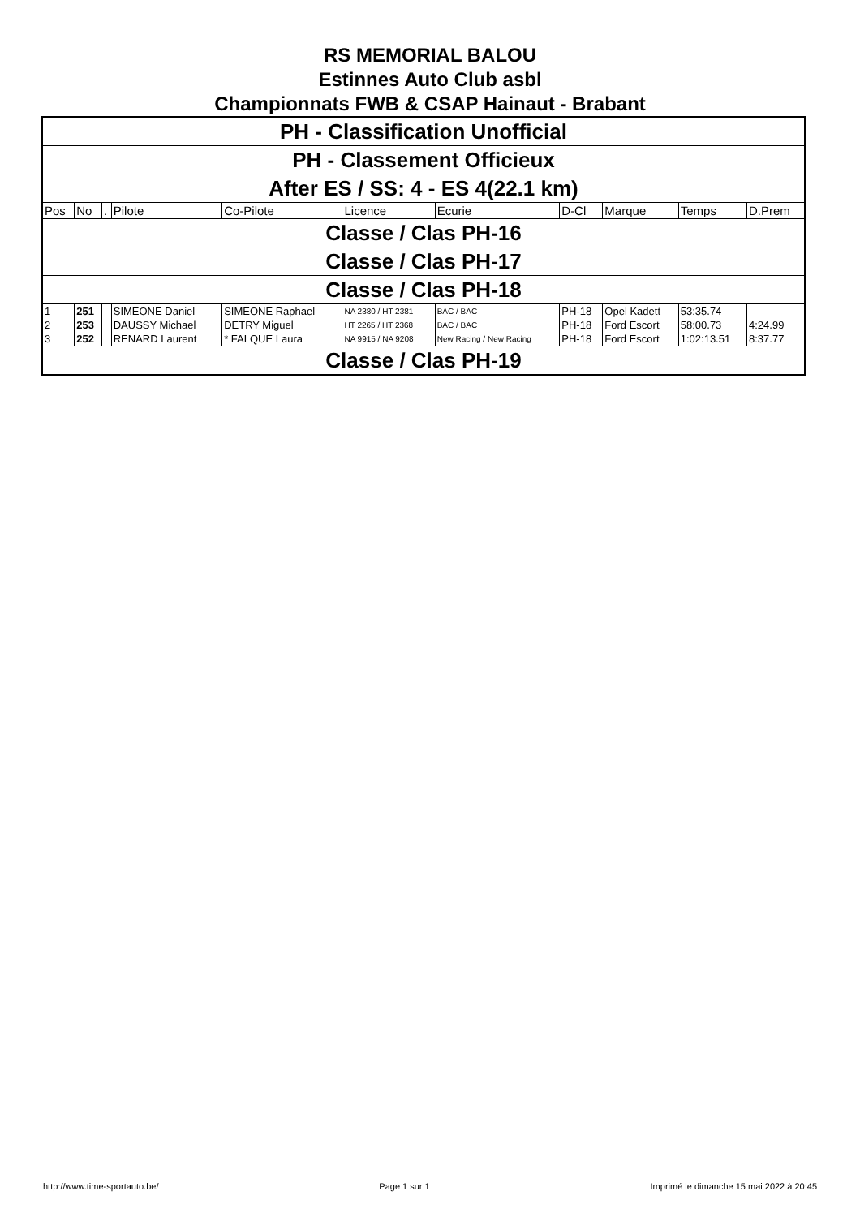RS MEMORIAL BALOU
Estinnes Auto Club asbl
Championnats FWB & CSAP Hainaut - Brabant
| PH - Classification Unofficial | | | | | | | | | | |
| PH - Classement Officieux | | | | | | | | | | |
| After ES / SS: 4 - ES 4(22.1 km) | | | | | | | | | | |
| Pos | No | . | Pilote | Co-Pilote | Licence | Ecurie | D-Cl | Marque | Temps | D.Prem |
| Classe / Clas PH-16 | | | | | | | | | | |
| Classe / Clas PH-17 | | | | | | | | | | |
| Classe / Clas PH-18 | | | | | | | | | | |
| 1 | 251 | | SIMEONE Daniel | SIMEONE Raphael | NA 2380 / HT 2381 | BAC / BAC | PH-18 | Opel Kadett | 53:35.74 | |
| 2 | 253 | | DAUSSY Michael | DETRY Miguel | HT 2265 / HT 2368 | BAC / BAC | PH-18 | Ford Escort | 58:00.73 | 4:24.99 |
| 3 | 252 | | RENARD Laurent | * FALQUE Laura | NA 9915 / NA 9208 | New Racing / New Racing | PH-18 | Ford Escort | 1:02:13.51 | 8:37.77 |
| Classe / Clas PH-19 | | | | | | | | | | |
http://www.time-sportauto.be/ Page 1 sur 1 Imprimé le dimanche 15 mai 2022 à 20:45